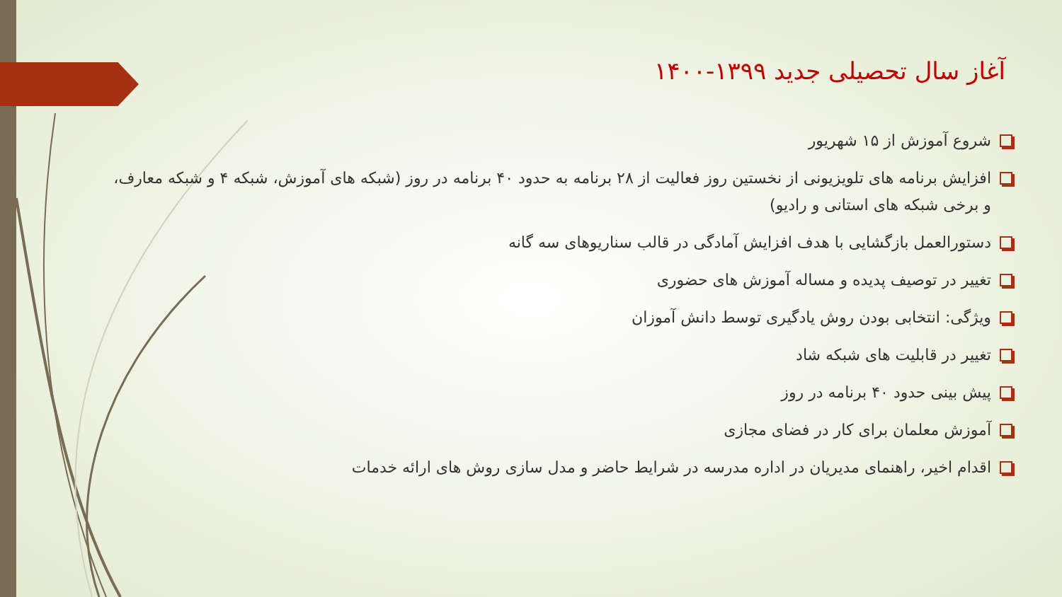آغاز سال تحصیلی جدید ۱۳۹۹-۱۴۰۰
شروع آموزش از ۱۵ شهریور
افزایش برنامه های تلویزیونی از نخستین روز فعالیت از ۲۸ برنامه به حدود ۴۰ برنامه در روز (شبکه های آموزش، شبکه ۴ و شبکه معارف، و برخی شبکه های استانی و رادیو)
دستورالعمل بازگشایی با هدف افزایش آمادگی در قالب سناریوهای سه گانه
تغییر در توصیف پدیده و مساله آموزش های حضوری
ویژگی: انتخابی بودن روش یادگیری توسط دانش آموزان
تغییر در قابلیت های شبکه شاد
پیش بینی حدود ۴۰ برنامه در روز
آموزش معلمان برای کار در فضای مجازی
اقدام اخیر، راهنمای مدیریان در اداره مدرسه در شرایط حاضر و مدل سازی روش های ارائه خدمات